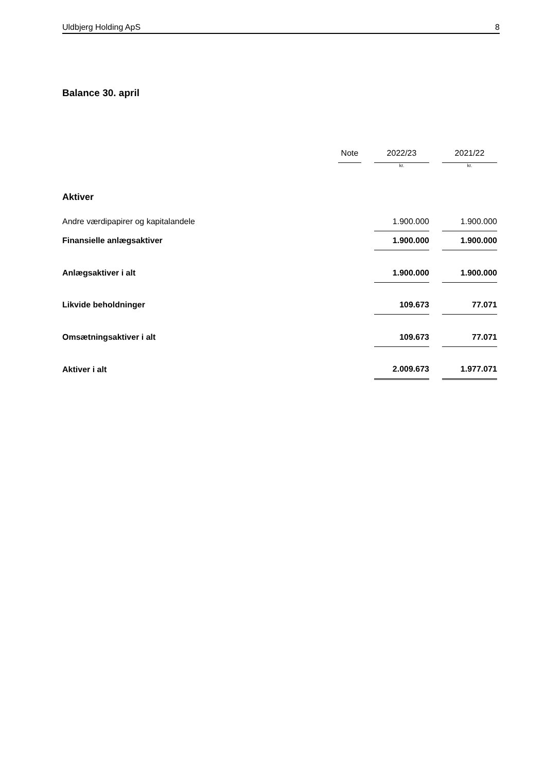Uldbjerg Holding ApS 8
Balance 30. april
| | Note | | 2022/23 | | 2021/22 |
| --- | --- | --- | --- | --- | --- |
| | | | kr. | | kr. |
| Aktiver | | | | | |
| Andre værdipapirer og kapitalandele | | | 1.900.000 | | 1.900.000 |
| Finansielle anlægsaktiver | | | 1.900.000 | | 1.900.000 |
| Anlægsaktiver i alt | | | 1.900.000 | | 1.900.000 |
| Likvide beholdninger | | | 109.673 | | 77.071 |
| Omsætningsaktiver i alt | | | 109.673 | | 77.071 |
| Aktiver i alt | | | 2.009.673 | | 1.977.071 |